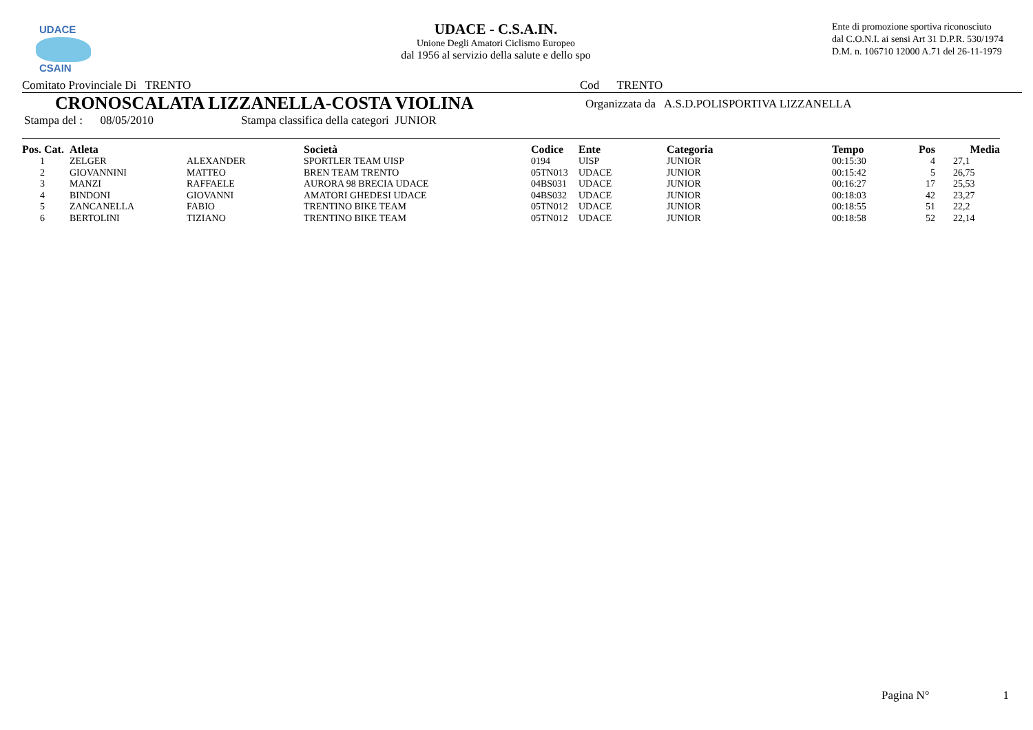UDACE
CSAIN
UDACE - C.S.A.IN.
Unione Degli Amatori Ciclismo Europeo
dal 1956 al servizio della salute e dello spo
Ente di promozione sportiva riconosciuto
dal C.O.N.I. ai sensi Art 31 D.P.R. 530/1974
D.M. n. 106710 12000 A.71 del 26-11-1979
Comitato Provinciale Di TRENTO Cod TRENTO
CRONOSCALATA LIZZANELLA-COSTA VIOLINA Organizzata da A.S.D.POLISPORTIVA LIZZANELLA
Stampa del : 08/05/2010 Stampa classifica della categori JUNIOR
| Pos. Cat. | Atleta | | Società | Codice | Ente | Categoria | Tempo | Pos | Media |
| --- | --- | --- | --- | --- | --- | --- | --- | --- | --- |
| 1 | ZELGER | ALEXANDER | SPORTLER TEAM UISP | 0194 | UISP | JUNIOR | 00:15:30 | 4 | 27,1 |
| 2 | GIOVANNINI | MATTEO | BREN TEAM TRENTO | 05TN013 | UDACE | JUNIOR | 00:15:42 | 5 | 26,75 |
| 3 | MANZI | RAFFAELE | AURORA 98 BRECIA UDACE | 04BS031 | UDACE | JUNIOR | 00:16:27 | 17 | 25,53 |
| 4 | BINDONI | GIOVANNI | AMATORI GHEDESI UDACE | 04BS032 | UDACE | JUNIOR | 00:18:03 | 42 | 23,27 |
| 5 | ZANCANELLA | FABIO | TRENTINO BIKE TEAM | 05TN012 | UDACE | JUNIOR | 00:18:55 | 51 | 22,2 |
| 6 | BERTOLINI | TIZIANO | TRENTINO BIKE TEAM | 05TN012 | UDACE | JUNIOR | 00:18:58 | 52 | 22,14 |
Pagina N° 1